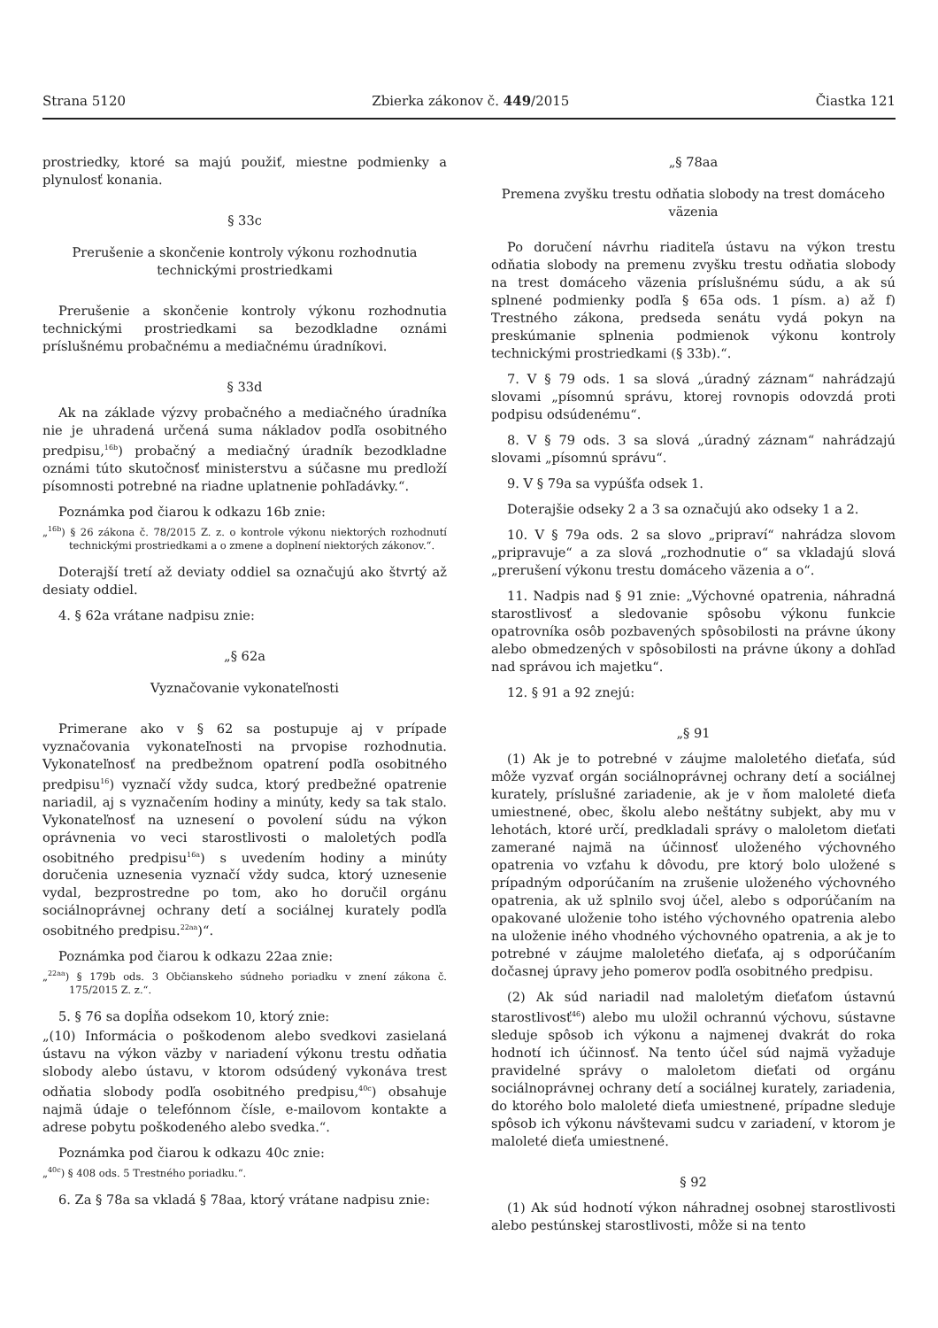Strana 5120 Zbierka zákonov č. 449/2015 Čiastka 121
prostriedky, ktoré sa majú použiť, miestne podmienky a plynulosť konania.
§ 33c
Prerušenie a skončenie kontroly výkonu rozhodnutia technickými prostriedkami
Prerušenie a skončenie kontroly výkonu rozhodnutia technickými prostriedkami sa bezodkladne oznámi príslušnému probačnému a mediačnému úradníkovi.
§ 33d
Ak na základe výzvy probačného a mediačného úradníka nie je uhradená určená suma nákladov podľa osobitného predpisu,<sup>16b</sup>) probačný a mediačný úradník bezodkladne oznámi túto skutočnosť ministerstvu a súčasne mu predloží písomnosti potrebné na riadne uplatnenie pohľadávky.“.
Poznámka pod čiarou k odkazu 16b znie:
„<sup>16b</sup>) § 26 zákona č. 78/2015 Z. z. o kontrole výkonu niektorých rozhodnutí technickými prostriedkami a o zmene a doplnení niektorých zákonov.“.
Doterajší tretí až deviaty oddiel sa označujú ako štvrtý až desiaty oddiel.
4. § 62a vrátane nadpisu znie:
„§ 62a
Vyznačovanie vykonateľnosti
Primerane ako v § 62 sa postupuje aj v prípade vyznačovania vykonateľnosti na prvopise rozhodnutia. Vykonateľnosť na predbežnom opatrení podľa osobitného predpisu<sup>16</sup>) vyznačí vždy sudca, ktorý predbežné opatrenie nariadil, aj s vyznačením hodiny a minúty, kedy sa tak stalo. Vykonateľnosť na uznesení o povolení súdu na výkon oprávnenia vo veci starostlivosti o maloletých podľa osobitného predpisu<sup>16a</sup>) s uvedením hodiny a minúty doručenia uznesenia vyznačí vždy sudca, ktorý uznesenie vydal, bezprostredne po tom, ako ho doručil orgánu sociálnoprávnej ochrany detí a sociálnej kurately podľa osobitného predpisu.<sup>22aa</sup>)“.
Poznámka pod čiarou k odkazu 22aa znie:
„<sup>22aa</sup>) § 179b ods. 3 Občianskeho súdneho poriadku v znení zákona č. 175/2015 Z. z.“.
5. § 76 sa dopĺňa odsekom 10, ktorý znie:
„(10) Informácia o poškodenom alebo svedkovi zasielaná ústavu na výkon väzby v nariadení výkonu trestu odňatia slobody alebo ústavu, v ktorom odsúdený vykonáva trest odňatia slobody podľa osobitného predpisu,<sup>40c</sup>) obsahuje najmä údaje o telefónnom čísle, e-mailovom kontakte a adrese pobytu poškodeného alebo svedka.“.
Poznámka pod čiarou k odkazu 40c znie:
„<sup>40c</sup>) § 408 ods. 5 Trestného poriadku.“.
6. Za § 78a sa vkladá § 78aa, ktorý vrátane nadpisu znie:
„§ 78aa
Premena zvyšku trestu odňatia slobody na trest domáceho väzenia
Po doručení návrhu riaditeľa ústavu na výkon trestu odňatia slobody na premenu zvyšku trestu odňatia slobody na trest domáceho väzenia príslušnému súdu, a ak sú splnené podmienky podľa § 65a ods. 1 písm. a) až f) Trestného zákona, predseda senátu vydá pokyn na preskúmanie splnenia podmienok výkonu kontroly technickými prostriedkami (§ 33b).“.
7. V § 79 ods. 1 sa slová „úradný záznam“ nahrádzajú slovami „písomnú správu, ktorej rovnopis odovzdá proti podpisu odsúdenému“.
8. V § 79 ods. 3 sa slová „úradný záznam“ nahrádzajú slovami „písomnú správu“.
9. V § 79a sa vypúšťa odsek 1.
Doterajšie odseky 2 a 3 sa označujú ako odseky 1 a 2.
10. V § 79a ods. 2 sa slovo „pripraví“ nahrádza slovom „pripravuje“ a za slová „rozhodnutie o“ sa vkladajú slová „prerušení výkonu trestu domáceho väzenia a o“.
11. Nadpis nad § 91 znie: „Výchovné opatrenia, náhradná starostlivosť a sledovanie spôsobu výkonu funkcie opatrovníka osôb pozbavených spôsobilosti na právne úkony alebo obmedzených v spôsobilosti na právne úkony a dohľad nad správou ich majetku“.
12. § 91 a 92 znejú:
„§ 91
(1) Ak je to potrebné v záujme maloletého dieťaťa, súd môže vyzvať orgán sociálnoprávnej ochrany detí a sociálnej kurately, príslušné zariadenie, ak je v ňom maloleté dieťa umiestnené, obec, školu alebo neštátny subjekt, aby mu v lehotách, ktoré určí, predkladali správy o maloletom dieťati zamerané najmä na účinnosť uloženého výchovného opatrenia vo vzťahu k dôvodu, pre ktorý bolo uložené s prípadným odporúčaním na zrušenie uloženého výchovného opatrenia, ak už splnilo svoj účel, alebo s odporúčaním na opakované uloženie toho istého výchovného opatrenia alebo na uloženie iného vhodného výchovného opatrenia, a ak je to potrebné v záujme maloletého dieťaťa, aj s odporúčaním dočasnej úpravy jeho pomerov podľa osobitného predpisu.
(2) Ak súd nariadil nad maloletým dieťaťom ústavnú starostlivosť<sup>46</sup>) alebo mu uložil ochrannú výchovu, sústavne sleduje spôsob ich výkonu a najmenej dvakrát do roka hodnotí ich účinnosť. Na tento účel súd najmä vyžaduje pravidelné správy o maloletom dieťati od orgánu sociálnoprávnej ochrany detí a sociálnej kurately, zariadenia, do ktorého bolo maloleté dieťa umiestnené, prípadne sleduje spôsob ich výkonu návštevami sudcu v zariadení, v ktorom je maloleté dieťa umiestnené.
§ 92
(1) Ak súd hodnotí výkon náhradnej osobnej starostlivosti alebo pestúnskej starostlivosti, môže si na tento